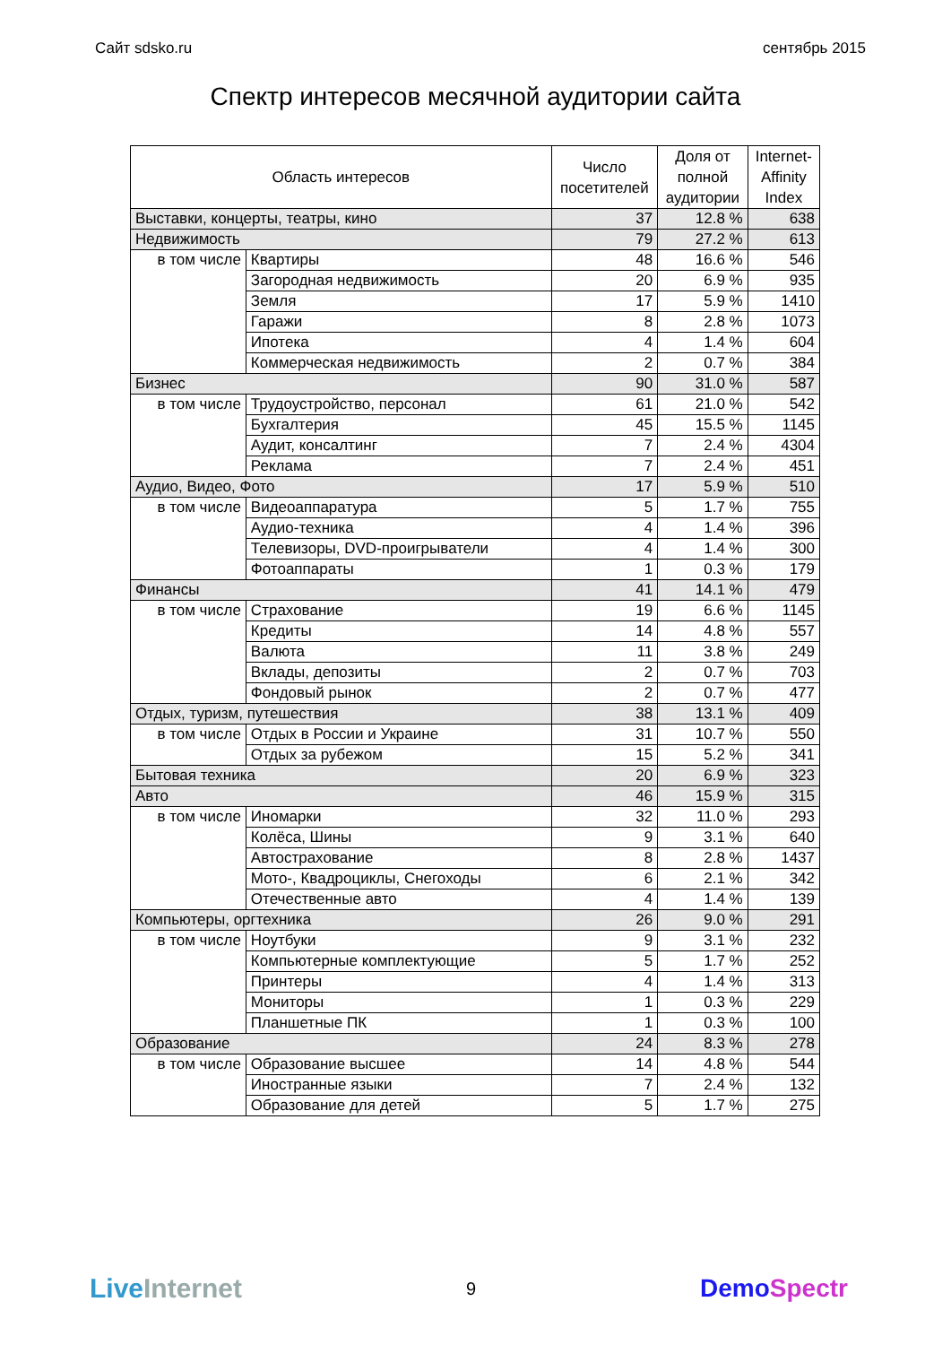Сайт sdsko.ru сентябрь 2015
Спектр интересов месячной аудитории сайта
| Область интересов | | Число посетителей | Доля от полной аудитории | Internet- Affinity Index |
| --- | --- | --- | --- | --- |
| Выставки, концерты, театры, кино | | 37 | 12.8 % | 638 |
| Недвижимость | | 79 | 27.2 % | 613 |
| в том числе | Квартиры | 48 | 16.6 % | 546 |
| | Загородная недвижимость | 20 | 6.9 % | 935 |
| | Земля | 17 | 5.9 % | 1410 |
| | Гаражи | 8 | 2.8 % | 1073 |
| | Ипотека | 4 | 1.4 % | 604 |
| | Коммерческая недвижимость | 2 | 0.7 % | 384 |
| Бизнес | | 90 | 31.0 % | 587 |
| в том числе | Трудоустройство, персонал | 61 | 21.0 % | 542 |
| | Бухгалтерия | 45 | 15.5 % | 1145 |
| | Аудит, консалтинг | 7 | 2.4 % | 4304 |
| | Реклама | 7 | 2.4 % | 451 |
| Аудио, Видео, Фото | | 17 | 5.9 % | 510 |
| в том числе | Видеоаппаратура | 5 | 1.7 % | 755 |
| | Аудио-техника | 4 | 1.4 % | 396 |
| | Телевизоры, DVD-проигрыватели | 4 | 1.4 % | 300 |
| | Фотоаппараты | 1 | 0.3 % | 179 |
| Финансы | | 41 | 14.1 % | 479 |
| в том числе | Страхование | 19 | 6.6 % | 1145 |
| | Кредиты | 14 | 4.8 % | 557 |
| | Валюта | 11 | 3.8 % | 249 |
| | Вклады, депозиты | 2 | 0.7 % | 703 |
| | Фондовый рынок | 2 | 0.7 % | 477 |
| Отдых, туризм, путешествия | | 38 | 13.1 % | 409 |
| в том числе | Отдых в России и Украине | 31 | 10.7 % | 550 |
| | Отдых за рубежом | 15 | 5.2 % | 341 |
| Бытовая техника | | 20 | 6.9 % | 323 |
| Авто | | 46 | 15.9 % | 315 |
| в том числе | Иномарки | 32 | 11.0 % | 293 |
| | Колёса, Шины | 9 | 3.1 % | 640 |
| | Автострахование | 8 | 2.8 % | 1437 |
| | Мото-, Квадроциклы, Снегоходы | 6 | 2.1 % | 342 |
| | Отечественные авто | 4 | 1.4 % | 139 |
| Компьютеры, оргтехника | | 26 | 9.0 % | 291 |
| в том числе | Ноутбуки | 9 | 3.1 % | 232 |
| | Компьютерные комплектующие | 5 | 1.7 % | 252 |
| | Принтеры | 4 | 1.4 % | 313 |
| | Мониторы | 1 | 0.3 % | 229 |
| | Планшетные ПК | 1 | 0.3 % | 100 |
| Образование | | 24 | 8.3 % | 278 |
| в том числе | Образование высшее | 14 | 4.8 % | 544 |
| | Иностранные языки | 7 | 2.4 % | 132 |
| | Образование для детей | 5 | 1.7 % | 275 |
Live Internet 9 DemoSpectr